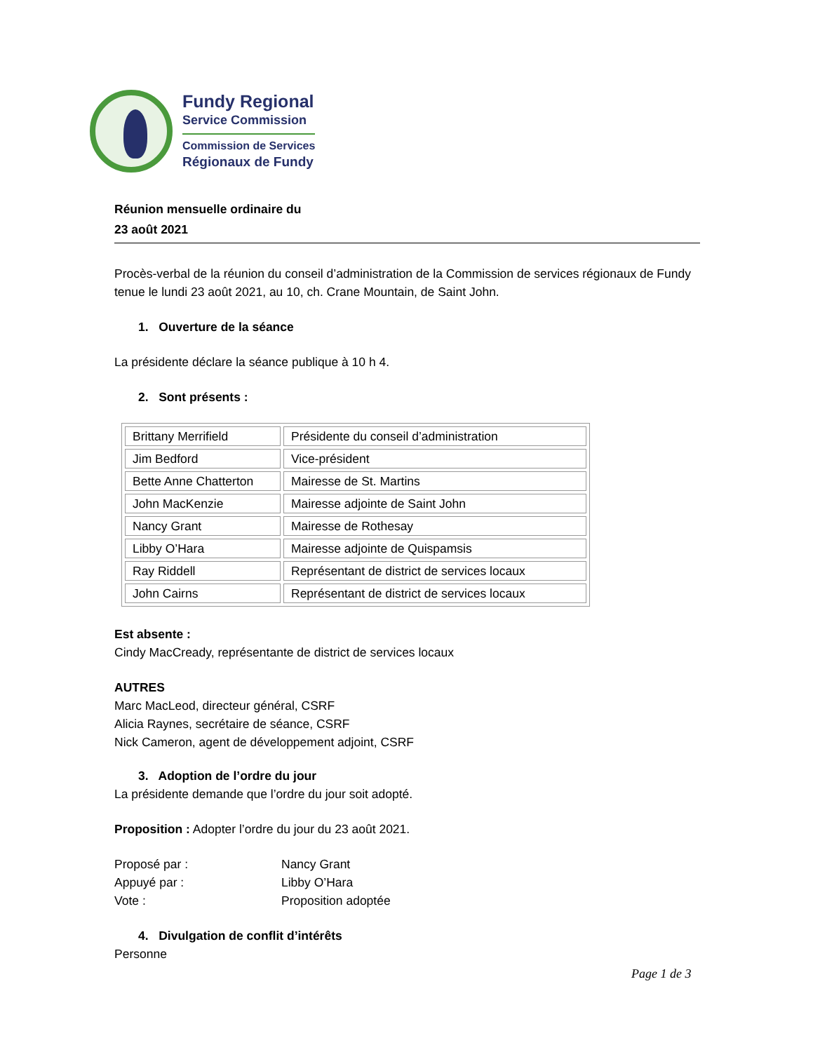Fundy Regional
Service Commission
Commission de Services
Régionaux de Fundy
Réunion mensuelle ordinaire du
23 août 2021
Procès-verbal de la réunion du conseil d’administration de la Commission de services régionaux de Fundy tenue le lundi 23 août 2021, au 10, ch. Crane Mountain, de Saint John.
1. Ouverture de la séance
La présidente déclare la séance publique à 10 h 4.
2. Sont présents :
| Brittany Merrifield | Présidente du conseil d’administration |
| Jim Bedford | Vice-président |
| Bette Anne Chatterton | Mairesse de St. Martins |
| John MacKenzie | Mairesse adjointe de Saint John |
| Nancy Grant | Mairesse de Rothesay |
| Libby O’Hara | Mairesse adjointe de Quispamsis |
| Ray Riddell | Représentant de district de services locaux |
| John Cairns | Représentant de district de services locaux |
Est absente :
Cindy MacCready, représentante de district de services locaux
AUTRES
Marc MacLeod, directeur général, CSRF
Alicia Raynes, secrétaire de séance, CSRF
Nick Cameron, agent de développement adjoint, CSRF
3. Adoption de l’ordre du jour
La présidente demande que l’ordre du jour soit adopté.
Proposition : Adopter l’ordre du jour du 23 août 2021.
Proposé par : Nancy Grant
Appuyé par : Libby O’Hara
Vote : Proposition adoptée
4. Divulgation de conflit d’intérêts
Personne
Page 1 de 3